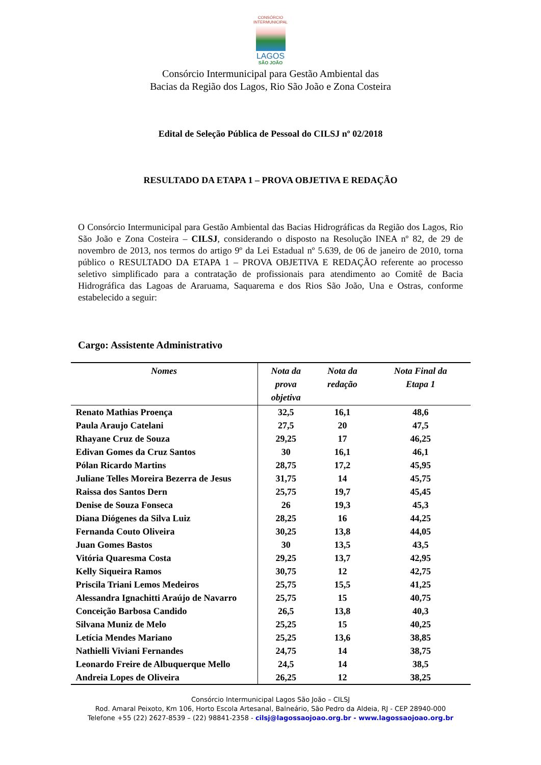CONSÓRCIO
INTERMUNICIPAL
LAGOS
SÃO JOÃO
Consórcio Intermunicipal para Gestão Ambiental das
Bacias da Região dos Lagos, Rio São João e Zona Costeira
Edital de Seleção Pública de Pessoal do CILSJ nº 02/2018
RESULTADO DA ETAPA 1 – PROVA OBJETIVA E REDAÇÃO
O Consórcio Intermunicipal para Gestão Ambiental das Bacias Hidrográficas da Região dos Lagos, Rio São João e Zona Costeira – CILSJ, considerando o disposto na Resolução INEA nº 82, de 29 de novembro de 2013, nos termos do artigo 9º da Lei Estadual nº 5.639, de 06 de janeiro de 2010, torna público o RESULTADO DA ETAPA 1 – PROVA OBJETIVA E REDAÇÃO referente ao processo seletivo simplificado para a contratação de profissionais para atendimento ao Comitê de Bacia Hidrográfica das Lagoas de Araruama, Saquarema e dos Rios São João, Una e Ostras, conforme estabelecido a seguir:
Cargo: Assistente Administrativo
| Nomes | Nota da prova objetiva | Nota da redação | Nota Final da Etapa 1 |
| --- | --- | --- | --- |
| Renato Mathias Proença | 32,5 | 16,1 | 48,6 |
| Paula Araujo Catelani | 27,5 | 20 | 47,5 |
| Rhayane Cruz de Souza | 29,25 | 17 | 46,25 |
| Edivan Gomes da Cruz Santos | 30 | 16,1 | 46,1 |
| Pólan Ricardo Martins | 28,75 | 17,2 | 45,95 |
| Juliane Telles Moreira Bezerra de Jesus | 31,75 | 14 | 45,75 |
| Raissa dos Santos Dern | 25,75 | 19,7 | 45,45 |
| Denise de Souza Fonseca | 26 | 19,3 | 45,3 |
| Diana Diógenes da Silva Luiz | 28,25 | 16 | 44,25 |
| Fernanda Couto Oliveira | 30,25 | 13,8 | 44,05 |
| Juan Gomes Bastos | 30 | 13,5 | 43,5 |
| Vitória Quaresma Costa | 29,25 | 13,7 | 42,95 |
| Kelly Siqueira Ramos | 30,75 | 12 | 42,75 |
| Priscila Triani Lemos Medeiros | 25,75 | 15,5 | 41,25 |
| Alessandra Ignachitti Araújo de Navarro | 25,75 | 15 | 40,75 |
| Conceição Barbosa Candido | 26,5 | 13,8 | 40,3 |
| Silvana Muniz de Melo | 25,25 | 15 | 40,25 |
| Letícia Mendes Mariano | 25,25 | 13,6 | 38,85 |
| Nathielli Viviani Fernandes | 24,75 | 14 | 38,75 |
| Leonardo Freire de Albuquerque Mello | 24,5 | 14 | 38,5 |
| Andreia Lopes de Oliveira | 26,25 | 12 | 38,25 |
Consórcio Intermunicipal Lagos São João – CILSJ
Rod. Amaral Peixoto, Km 106, Horto Escola Artesanal, Balneário, São Pedro da Aldeia, RJ - CEP 28940-000
Telefone +55 (22) 2627-8539 – (22) 98841-2358 - cilsj@lagossaojoao.org.br - www.lagossaojoao.org.br